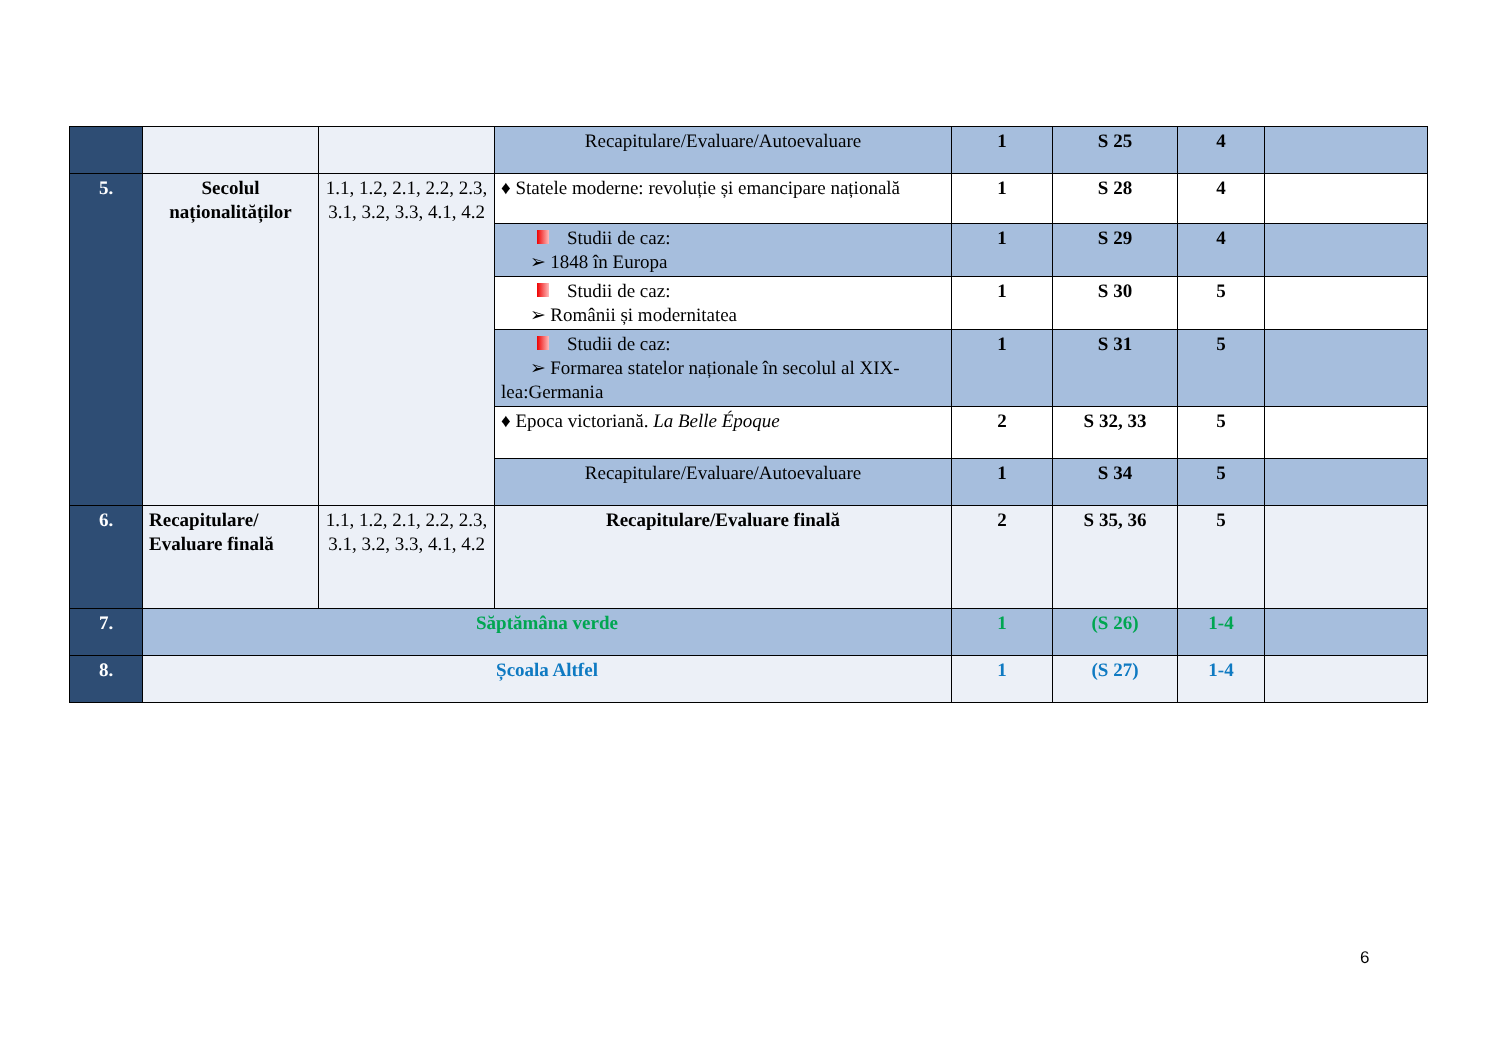| | | | Recapitulare/Evaluare/Autoevaluare | 1 | S 25 | 4 | |
| 5. | Secolul naționalităților | 1.1, 1.2, 2.1, 2.2, 2.3, 3.1, 3.2, 3.3, 4.1, 4.2 | ♦ Statele moderne: revoluție și emancipare națională | 1 | S 28 | 4 | |
| | | | Studii de caz: ➢ 1848 în Europa | 1 | S 29 | 4 | |
| | | | Studii de caz: ➢ Românii și modernitatea | 1 | S 30 | 5 | |
| | | | Studii de caz: ➢ Formarea statelor naționale în secolul al XIX-lea:Germania | 1 | S 31 | 5 | |
| | | | ♦ Epoca victoriană. La Belle Époque | 2 | S 32, 33 | 5 | |
| | | | Recapitulare/Evaluare/Autoevaluare | 1 | S 34 | 5 | |
| 6. | Recapitulare/ Evaluare finală | 1.1, 1.2, 2.1, 2.2, 2.3, 3.1, 3.2, 3.3, 4.1, 4.2 | Recapitulare/Evaluare finală | 2 | S 35, 36 | 5 | |
| 7. | Săptămâna verde | | | 1 | (S 26) | 1-4 | |
| 8. | Școala Altfel | | | 1 | (S 27) | 1-4 | |
6